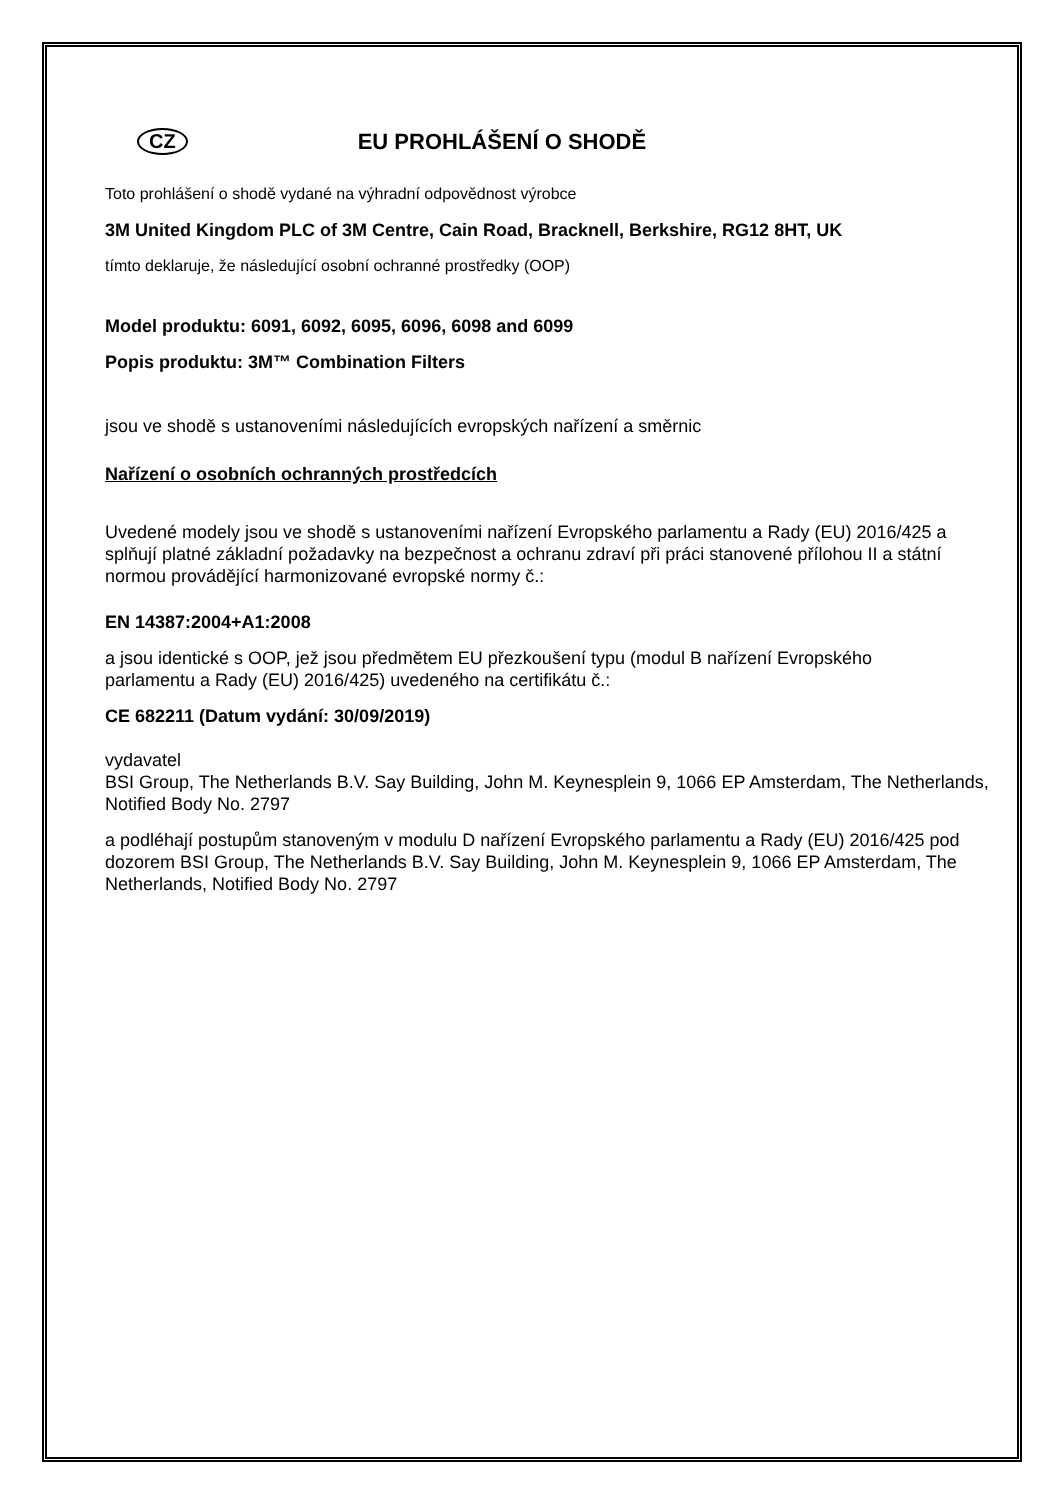CZ EU PROHLÁŠENÍ O SHODĚ
Toto prohlášení o shodě vydané na výhradní odpovědnost výrobce
3M United Kingdom PLC of 3M Centre, Cain Road, Bracknell, Berkshire, RG12 8HT, UK
tímto deklaruje, že následující osobní ochranné prostředky (OOP)
Model produktu: 6091, 6092, 6095, 6096, 6098 and 6099
Popis produktu: 3M™ Combination Filters
jsou ve shodě s ustanoveními následujících evropských nařízení a směrnic
Nařízení o osobních ochranných prostředcích
Uvedené modely jsou ve shodě s ustanoveními nařízení Evropského parlamentu a Rady (EU) 2016/425 a splňují platné základní požadavky na bezpečnost a ochranu zdraví při práci stanovené přílohou II a státní normou provádějící harmonizované evropské normy č.:
EN 14387:2004+A1:2008
a jsou identické s OOP, jež jsou předmětem EU přezkoušení typu (modul B nařízení Evropského
parlamentu a Rady (EU) 2016/425) uvedeného na certifikátu č.:
CE 682211 (Datum vydání: 30/09/2019)
vydavatel
BSI Group, The Netherlands B.V. Say Building, John M. Keynesplein 9, 1066 EP Amsterdam, The Netherlands, Notified Body No. 2797
a podléhají postupům stanoveným v modulu D nařízení Evropského parlamentu a Rady (EU) 2016/425 pod dozorem BSI Group, The Netherlands B.V. Say Building, John M. Keynesplein 9, 1066 EP Amsterdam, The Netherlands, Notified Body No. 2797